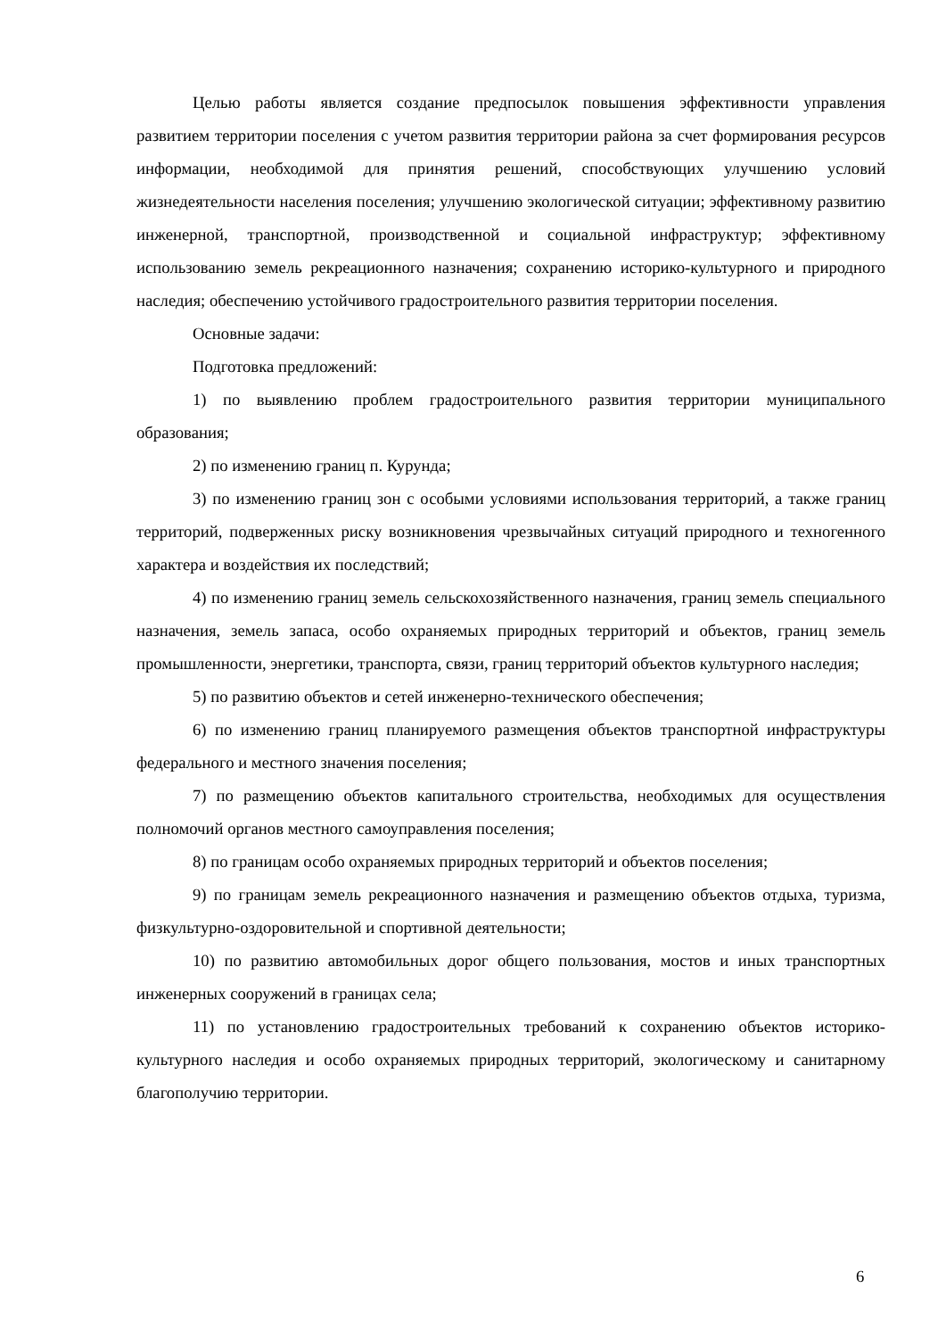Целью работы является создание предпосылок повышения эффективности управления развитием территории поселения с учетом развития территории района за счет формирования ресурсов информации, необходимой для принятия решений, способствующих улучшению условий жизнедеятельности населения поселения; улучшению экологической ситуации; эффективному развитию инженерной, транспортной, производственной и социальной инфраструктур; эффективному использованию земель рекреационного назначения; сохранению историко-культурного и природного наследия; обеспечению устойчивого градостроительного развития территории поселения.
Основные задачи:
Подготовка предложений:
1) по выявлению проблем градостроительного развития территории муниципального образования;
2) по изменению границ п. Курунда;
3) по изменению границ зон с особыми условиями использования территорий, а также границ территорий, подверженных риску возникновения чрезвычайных ситуаций природного и техногенного характера и воздействия их последствий;
4) по изменению границ земель сельскохозяйственного назначения, границ земель специального назначения, земель запаса, особо охраняемых природных территорий и объектов, границ земель промышленности, энергетики, транспорта, связи, границ территорий объектов культурного наследия;
5) по развитию объектов и сетей инженерно-технического обеспечения;
6) по изменению границ планируемого размещения объектов транспортной инфраструктуры федерального и местного значения поселения;
7) по размещению объектов капитального строительства, необходимых для осуществления полномочий органов местного самоуправления поселения;
8) по границам особо охраняемых природных территорий и объектов поселения;
9) по границам земель рекреационного назначения и размещению объектов отдыха, туризма, физкультурно-оздоровительной и спортивной деятельности;
10) по развитию автомобильных дорог общего пользования, мостов и иных транспортных инженерных сооружений в границах села;
11) по установлению градостроительных требований к сохранению объектов историко-культурного наследия и особо охраняемых природных территорий, экологическому и санитарному благополучию территории.
6